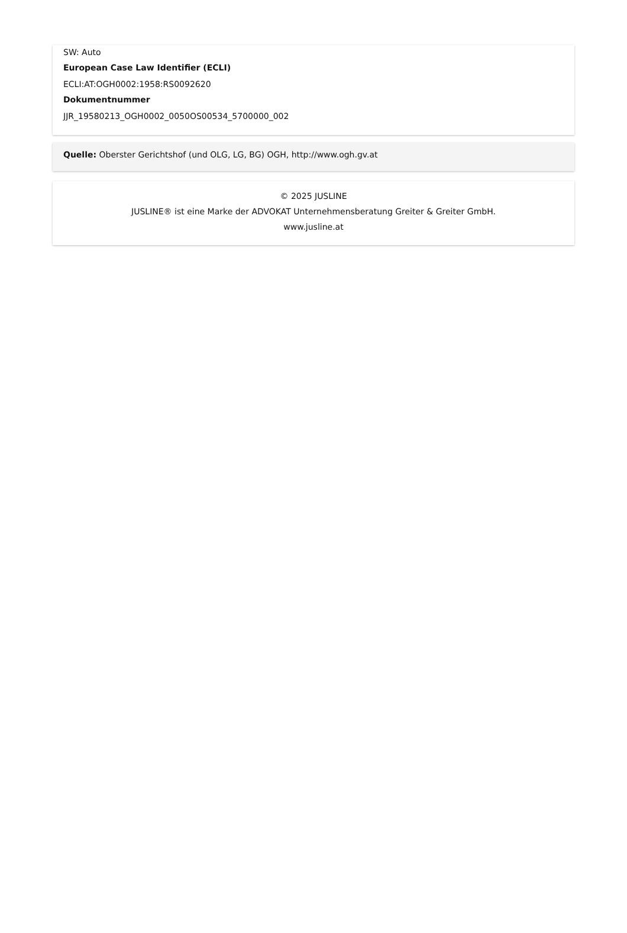SW: Auto
European Case Law Identifier (ECLI)
ECLI:AT:OGH0002:1958:RS0092620
Dokumentnummer
JJR_19580213_OGH0002_0050OS00534_5700000_002
Quelle: Oberster Gerichtshof (und OLG, LG, BG) OGH, http://www.ogh.gv.at
© 2025 JUSLINE
JUSLINE® ist eine Marke der ADVOKAT Unternehmensberatung Greiter & Greiter GmbH.
www.jusline.at